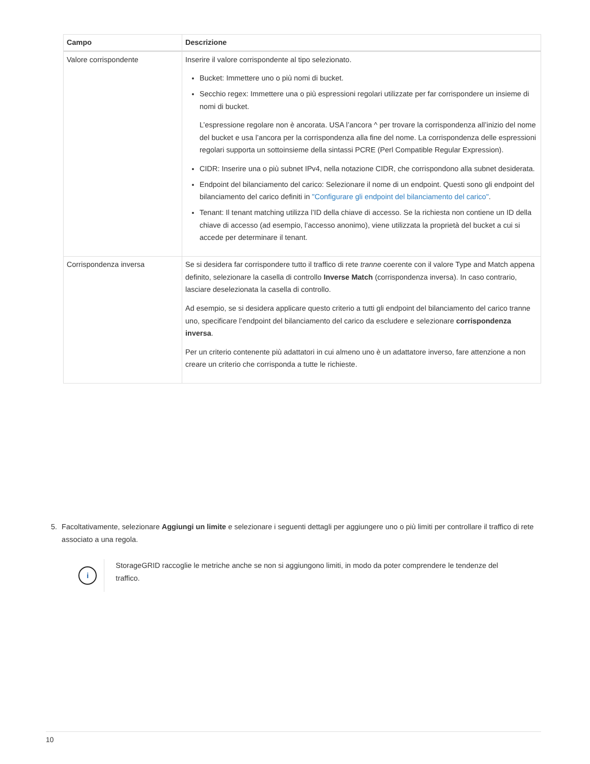| Campo | Descrizione |
| --- | --- |
| Valore corrispondente | Inserire il valore corrispondente al tipo selezionato. Bucket: Immettere uno o più nomi di bucket. Secchio regex: Immettere una o più espressioni regolari utilizzate per far corrispondere un insieme di nomi di bucket. L’espressione regolare non è ancorata. USA l’ancora ^ per trovare la corrispondenza all’inizio del nome del bucket e usa l’ancora per la corrispondenza alla fine del nome. La corrispondenza delle espressioni regolari supporta un sottoinsieme della sintassi PCRE (Perl Compatible Regular Expression). CIDR: Inserire una o più subnet IPv4, nella notazione CIDR, che corrispondono alla subnet desiderata. Endpoint del bilanciamento del carico: Selezionare il nome di un endpoint. Questi sono gli endpoint del bilanciamento del carico definiti in "Configurare gli endpoint del bilanciamento del carico" . Tenant: Il tenant matching utilizza l’ID della chiave di accesso. Se la richiesta non contiene un ID della chiave di accesso (ad esempio, l’accesso anonimo), viene utilizzata la proprietà del bucket a cui si accede per determinare il tenant. |
| Corrispondenza inversa | Se si desidera far corrispondere tutto il traffico di rete tranne coerente con il valore Type and Match appena definito, selezionare la casella di controllo Inverse Match (corrispondenza inversa). In caso contrario, lasciare deselezionata la casella di controllo. Ad esempio, se si desidera applicare questo criterio a tutti gli endpoint del bilanciamento del carico tranne uno, specificare l’endpoint del bilanciamento del carico da escludere e selezionare corrispondenza inversa . Per un criterio contenente più adattatori in cui almeno uno è un adattatore inverso, fare attenzione a non creare un criterio che corrisponda a tutte le richieste. |
5. Facoltativamente, selezionare Aggiungi un limite e selezionare i seguenti dettagli per aggiungere uno o più limiti per controllare il traffico di rete associato a una regola.
i
StorageGRID raccoglie le metriche anche se non si aggiungono limiti, in modo da poter comprendere le tendenze del traffico.
10